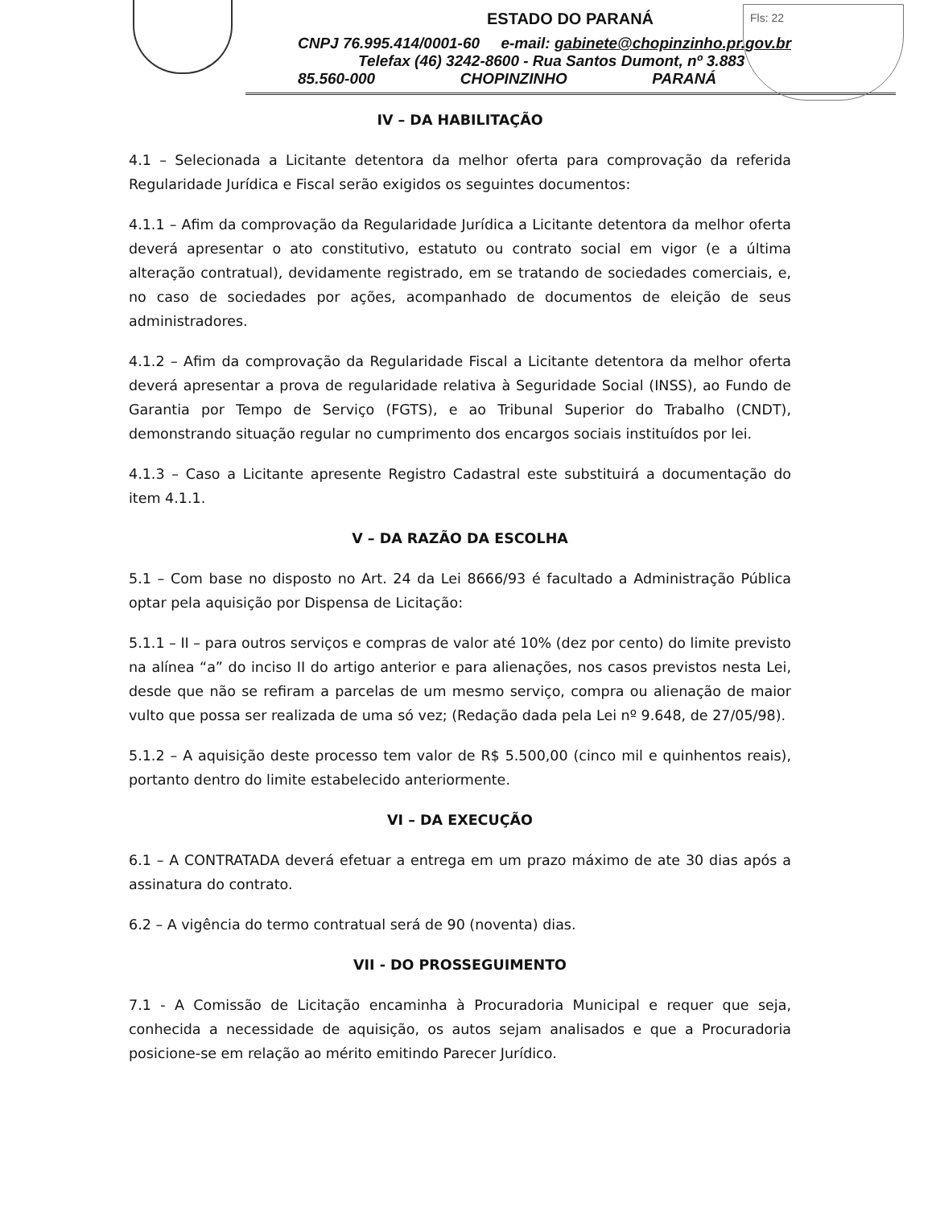Fls: 22
ESTADO DO PARANÁ
CNPJ 76.995.414/0001-60 e-mail: gabinete@chopinzinho.pr.gov.br
Telefax (46) 3242-8600 - Rua Santos Dumont, nº 3.883
85.560-000 CHOPINZINHO PARANÁ
IV – DA HABILITAÇÃO
4.1 – Selecionada a Licitante detentora da melhor oferta para comprovação da referida Regularidade Jurídica e Fiscal serão exigidos os seguintes documentos:
4.1.1 – Afim da comprovação da Regularidade Jurídica a Licitante detentora da melhor oferta deverá apresentar o ato constitutivo, estatuto ou contrato social em vigor (e a última alteração contratual), devidamente registrado, em se tratando de sociedades comerciais, e, no caso de sociedades por ações, acompanhado de documentos de eleição de seus administradores.
4.1.2 – Afim da comprovação da Regularidade Fiscal a Licitante detentora da melhor oferta deverá apresentar a prova de regularidade relativa à Seguridade Social (INSS), ao Fundo de Garantia por Tempo de Serviço (FGTS), e ao Tribunal Superior do Trabalho (CNDT), demonstrando situação regular no cumprimento dos encargos sociais instituídos por lei.
4.1.3 – Caso a Licitante apresente Registro Cadastral este substituirá a documentação do item 4.1.1.
V – DA RAZÃO DA ESCOLHA
5.1 – Com base no disposto no Art. 24 da Lei 8666/93 é facultado a Administração Pública optar pela aquisição por Dispensa de Licitação:
5.1.1 – II – para outros serviços e compras de valor até 10% (dez por cento) do limite previsto na alínea “a” do inciso II do artigo anterior e para alienações, nos casos previstos nesta Lei, desde que não se refiram a parcelas de um mesmo serviço, compra ou alienação de maior vulto que possa ser realizada de uma só vez; (Redação dada pela Lei nº 9.648, de 27/05/98).
5.1.2 – A aquisição deste processo tem valor de R$ 5.500,00 (cinco mil e quinhentos reais), portanto dentro do limite estabelecido anteriormente.
VI – DA EXECUÇÃO
6.1 – A CONTRATADA deverá efetuar a entrega em um prazo máximo de ate 30 dias após a assinatura do contrato.
6.2 – A vigência do termo contratual será de 90 (noventa) dias.
VII - DO PROSSEGUIMENTO
7.1 - A Comissão de Licitação encaminha à Procuradoria Municipal e requer que seja, conhecida a necessidade de aquisição, os autos sejam analisados e que a Procuradoria posicione-se em relação ao mérito emitindo Parecer Jurídico.